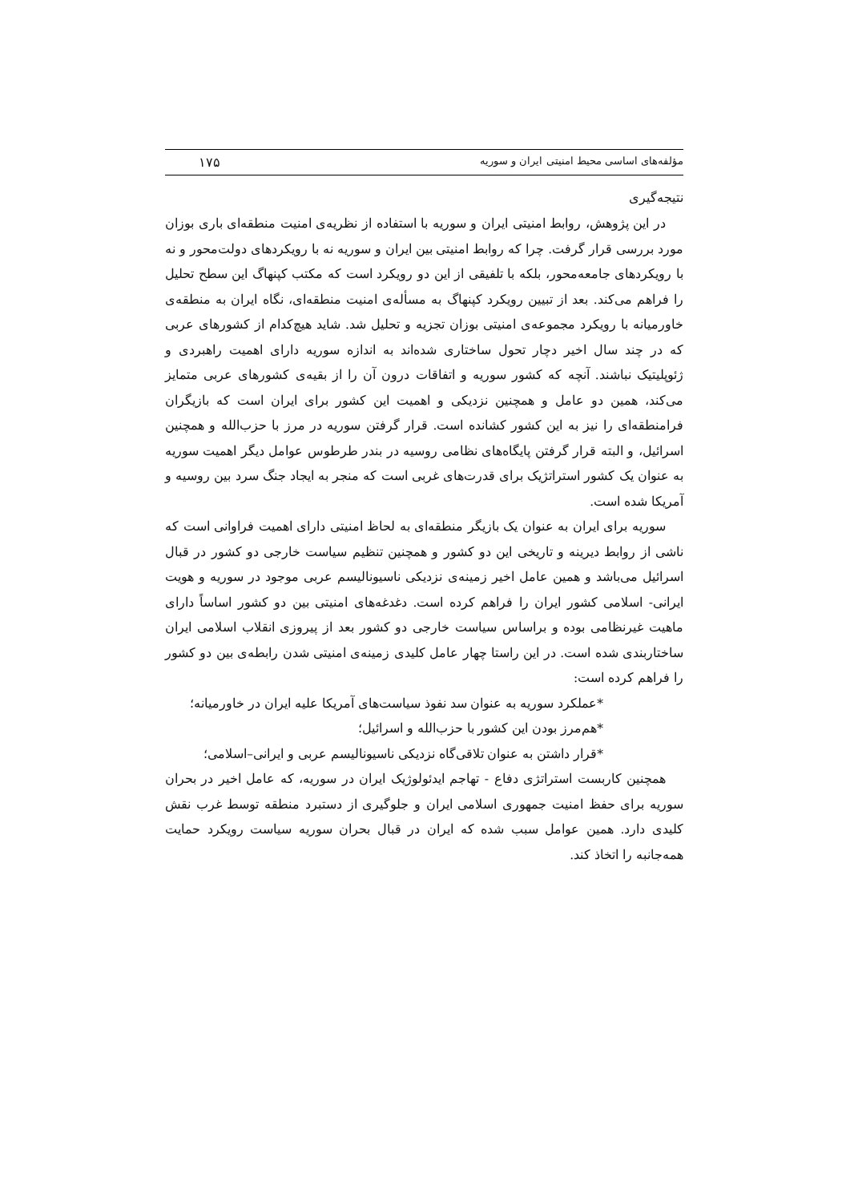مؤلفه‌های اساسی محیط امنیتی ایران و سوریه ۱۷۵
نتیجه‌گیری
در این پژوهش، روابط امنیتی ایران و سوریه با استفاده از نظریه‌ی امنیت منطقه‌ای باری بوزان مورد بررسی قرار گرفت. چرا که روابط امنیتی بین ایران و سوریه نه با رویکردهای دولت‌محور و نه با رویکردهای جامعه‌محور، بلکه با تلفیقی از این دو رویکرد است که مکتب کپنهاگ این سطح تحلیل را فراهم می‌کند. بعد از تبیین رویکرد کپنهاگ به مسأله‌ی امنیت منطقه‌ای، نگاه ایران به منطقه‌ی خاورمیانه با رویکرد مجموعه‌ی امنیتی بوزان تجزیه و تحلیل شد. شاید هیچ‌کدام از کشورهای عربی که در چند سال اخیر دچار تحول ساختاری شده‌اند به اندازه سوریه دارای اهمیت راهبردی و ژئوپلیتیک نباشند. آنچه که کشور سوریه و اتفاقات درون آن را از بقیه‌ی کشورهای عربی متمایز می‌کند، همین دو عامل و همچنین نزدیکی و اهمیت این کشور برای ایران است که بازیگران فرامنطقه‌ای را نیز به این کشور کشانده است. قرار گرفتن سوریه در مرز با حزب‌الله و همچنین اسرائیل، و البته قرار گرفتن پایگاه‌های نظامی روسیه در بندر طرطوس عوامل دیگر اهمیت سوریه به عنوان یک کشور استراتژیک برای قدرت‌های غربی است که منجر به ایجاد جنگ سرد بین روسیه و آمریکا شده است.
سوریه برای ایران به عنوان یک بازیگر منطقه‌ای به لحاظ امنیتی دارای اهمیت فراوانی است که ناشی از روابط دیرینه و تاریخی این دو کشور و همچنین تنظیم سیاست خارجی دو کشور در قبال اسرائیل می‌باشد و همین عامل اخیر زمینه‌ی نزدیکی ناسیونالیسم عربی موجود در سوریه و هویت ایرانی- اسلامی کشور ایران را فراهم کرده است. دغدغه‌های امنیتی بین دو کشور اساساً دارای ماهیت غیرنظامی بوده و براساس سیاست خارجی دو کشور بعد از پیروزی انقلاب اسلامی ایران ساختاربندی شده است. در این راستا چهار عامل کلیدی زمینه‌ی امنیتی شدن رابطه‌ی بین دو کشور را فراهم کرده است:
*عملکرد سوریه به عنوان سد نفوذ سیاست‌های آمریکا علیه ایران در خاورمیانه؛
*هم‌مرز بودن این کشور با حزب‌الله و اسرائیل؛
*قرار داشتن به عنوان تلاقی‌گاه نزدیکی ناسیونالیسم عربی و ایرانی–اسلامی؛
همچنین کاربست استراتژی دفاع - تهاجم ایدئولوژیک ایران در سوریه، که عامل اخیر در بحران سوریه برای حفظ امنیت جمهوری اسلامی ایران و جلوگیری از دستبرد منطقه توسط غرب نقش کلیدی دارد. همین عوامل سبب شده که ایران در قبال بحران سوریه سیاست رویکرد حمایت همه‌جانبه را اتخاذ کند.